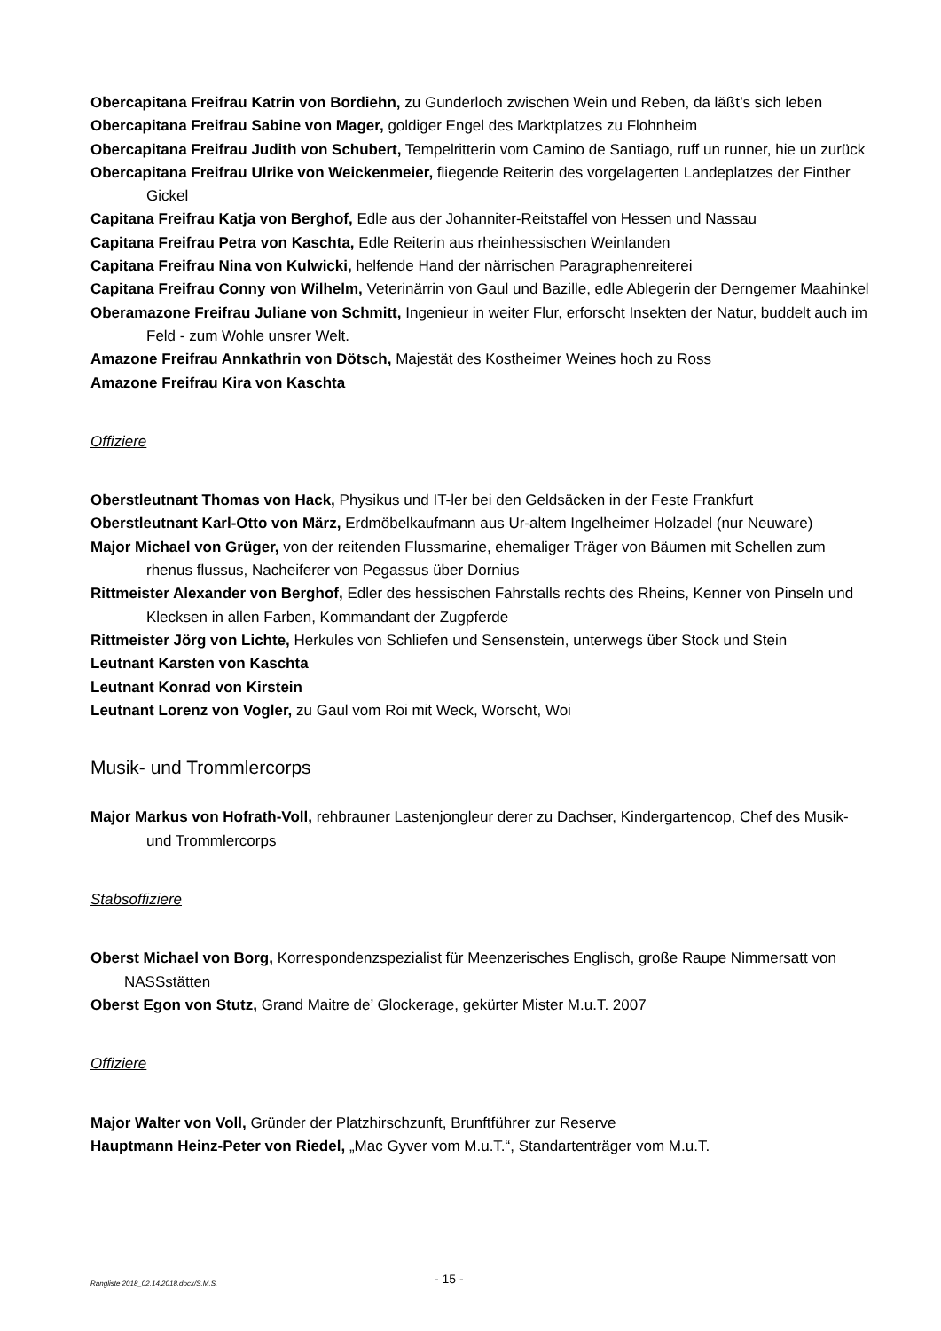Obercapitana Freifrau Katrin von Bordiehn, zu Gunderloch zwischen Wein und Reben, da läßt’s sich leben
Obercapitana Freifrau Sabine von Mager, goldiger Engel des Marktplatzes zu Flohnheim
Obercapitana Freifrau Judith von Schubert, Tempelritterin vom Camino de Santiago, ruff un runner, hie un zurück
Obercapitana Freifrau Ulrike von Weickenmeier, fliegende Reiterin des vorgelagerten Landeplatzes der Finther Gickel
Capitana Freifrau Katja von Berghof, Edle aus der Johanniter-Reitstaffel von Hessen und Nassau
Capitana Freifrau Petra von Kaschta, Edle Reiterin aus rheinhessischen Weinlanden
Capitana Freifrau Nina von Kulwicki, helfende Hand der närrischen Paragraphenreiterei
Capitana Freifrau Conny von Wilhelm, Veterinärrin von Gaul und Bazille, edle Ablegerin der Derngemer Maahinkel
Oberamazone Freifrau Juliane von Schmitt, Ingenieur in weiter Flur, erforscht Insekten der Natur, buddelt auch im Feld - zum Wohle unsrer Welt.
Amazone Freifrau Annkathrin von Dötsch, Majestät des Kostheimer Weines hoch zu Ross
Amazone Freifrau Kira von Kaschta
Offiziere
Oberstleutnant Thomas von Hack, Physikus und IT-ler bei den Geldsäcken in der Feste Frankfurt
Oberstleutnant Karl-Otto von März, Erdmöbelkaufmann aus Ur-altem Ingelheimer Holzadel (nur Neuware)
Major Michael von Grüger, von der reitenden Flussmarine, ehemaliger Träger von Bäumen mit Schellen zum rhenus flussus, Nacheiferer von Pegassus über Dornius
Rittmeister Alexander von Berghof, Edler des hessischen Fahrstalls rechts des Rheins, Kenner von Pinseln und Klecksen in allen Farben, Kommandant der Zugpferde
Rittmeister Jörg von Lichte, Herkules von Schliefen und Sensenstein, unterwegs über Stock und Stein
Leutnant Karsten von Kaschta
Leutnant Konrad von Kirstein
Leutnant Lorenz von Vogler, zu Gaul vom Roi mit Weck, Worscht, Woi
Musik- und Trommlercorps
Major Markus von Hofrath-Voll, rehbrauner Lastenjongleur derer zu Dachser, Kindergartencop, Chef des Musik- und Trommlercorps
Stabsoffiziere
Oberst Michael von Borg, Korrespondenzspezialist für Meenzerisches Englisch, große Raupe Nimmersatt von NASSstätten
Oberst Egon von Stutz, Grand Maitre de’ Glockerage, gekürter Mister M.u.T. 2007
Offiziere
Major Walter von Voll, Gründer der Platzhirschzunft, Brunftführer zur Reserve
Hauptmann Heinz-Peter von Riedel, „Mac Gyver vom M.u.T.“, Standartenträger vom M.u.T.
Rangliste 2018_02.14.2018.docx/S.M.S. - 15 -